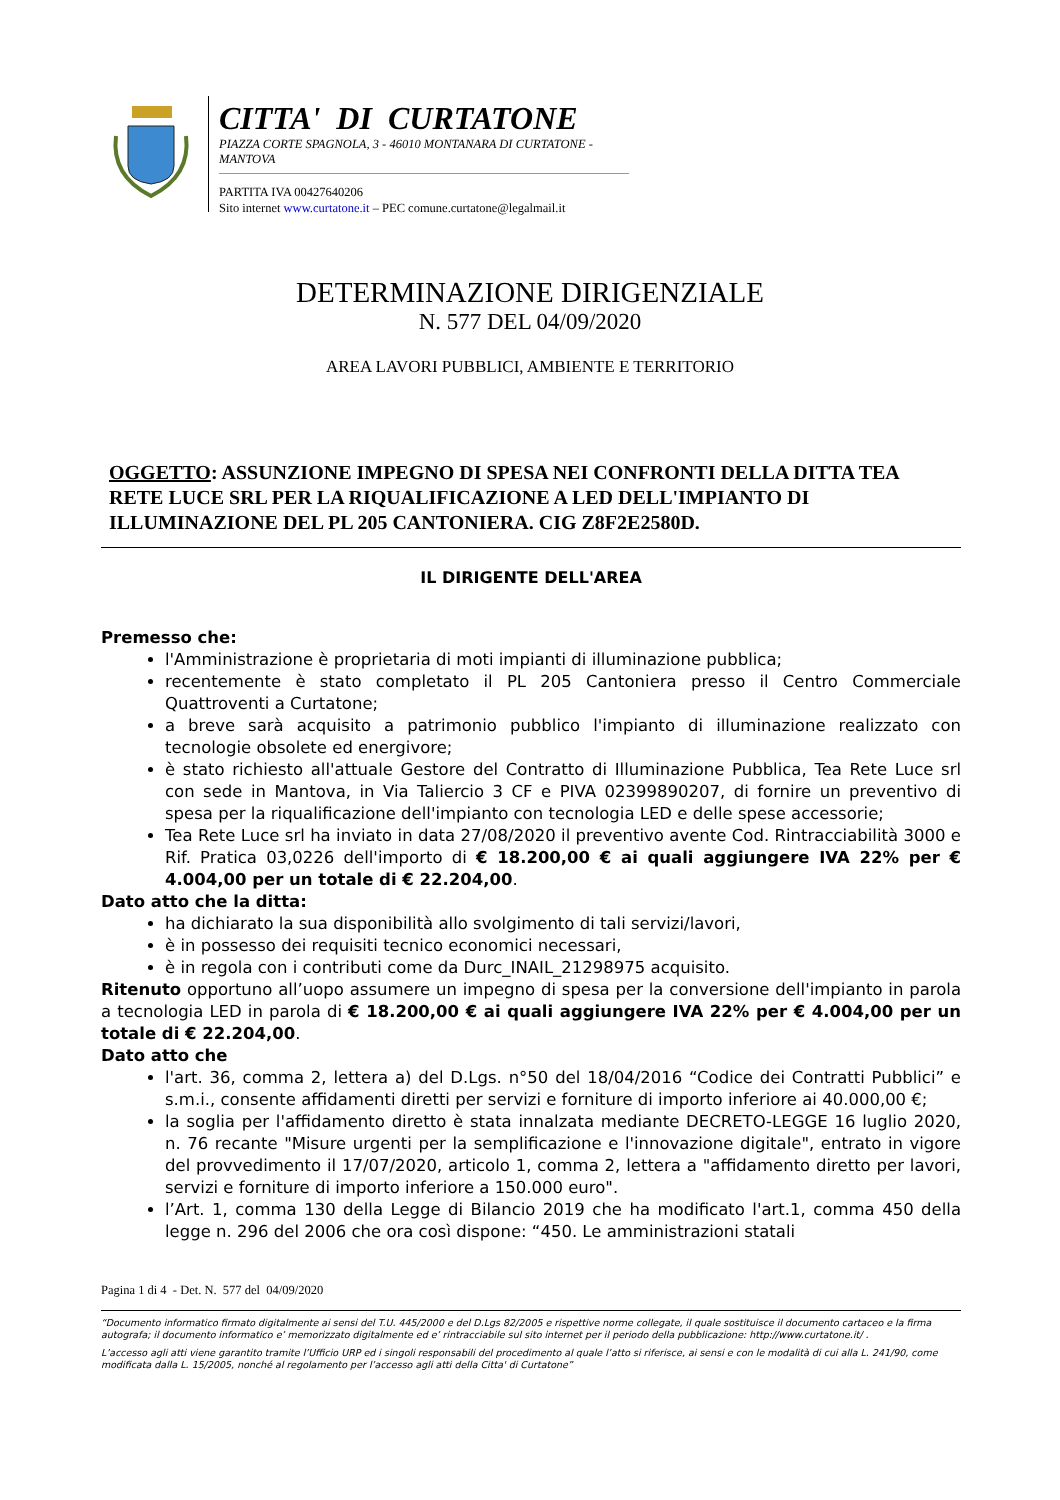CITTA' DI CURTATONE
PIAZZA CORTE SPAGNOLA, 3 - 46010 MONTANARA DI CURTATONE - MANTOVA
PARTITA IVA 00427640206
Sito internet www.curtatone.it – PEC comune.curtatone@legalmail.it
DETERMINAZIONE DIRIGENZIALE
N. 577 DEL 04/09/2020
AREA LAVORI PUBBLICI, AMBIENTE E TERRITORIO
OGGETTO: ASSUNZIONE IMPEGNO DI SPESA NEI CONFRONTI DELLA DITTA TEA RETE LUCE SRL PER LA RIQUALIFICAZIONE A LED DELL'IMPIANTO DI ILLUMINAZIONE DEL PL 205 CANTONIERA. CIG Z8F2E2580D.
IL DIRIGENTE DELL'AREA
Premesso che:
l'Amministrazione è proprietaria di moti impianti di illuminazione pubblica;
recentemente è stato completato il PL 205 Cantoniera presso il Centro Commerciale Quattroventi a Curtatone;
a breve sarà acquisito a patrimonio pubblico l'impianto di illuminazione realizzato con tecnologie obsolete ed energivore;
è stato richiesto all'attuale Gestore del Contratto di Illuminazione Pubblica, Tea Rete Luce srl con sede in Mantova, in Via Taliercio 3 CF e PIVA 02399890207, di fornire un preventivo di spesa per la riqualificazione dell'impianto con tecnologia LED e delle spese accessorie;
Tea Rete Luce srl ha inviato in data 27/08/2020 il preventivo avente Cod. Rintracciabilità 3000 e Rif. Pratica 03,0226 dell'importo di € 18.200,00 € ai quali aggiungere IVA 22% per € 4.004,00 per un totale di € 22.204,00.
Dato atto che la ditta:
ha dichiarato la sua disponibilità allo svolgimento di tali servizi/lavori,
è in possesso dei requisiti tecnico economici necessari,
è in regola con i contributi come da Durc_INAIL_21298975 acquisito.
Ritenuto opportuno all’uopo assumere un impegno di spesa per la conversione dell'impianto in parola a tecnologia LED in parola di € 18.200,00 € ai quali aggiungere IVA 22% per € 4.004,00 per un totale di € 22.204,00.
Dato atto che
l'art. 36, comma 2, lettera a) del D.Lgs. n°50 del 18/04/2016 “Codice dei Contratti Pubblici” e s.m.i., consente affidamenti diretti per servizi e forniture di importo inferiore ai 40.000,00 €;
la soglia per l'affidamento diretto è stata innalzata mediante DECRETO-LEGGE 16 luglio 2020, n. 76 recante "Misure urgenti per la semplificazione e l'innovazione digitale", entrato in vigore del provvedimento il 17/07/2020, articolo 1, comma 2, lettera a "affidamento diretto per lavori, servizi e forniture di importo inferiore a 150.000 euro".
l’Art. 1, comma 130 della Legge di Bilancio 2019 che ha modificato l'art.1, comma 450 della legge n. 296 del 2006 che ora così dispone: “450. Le amministrazioni statali
Pagina 1 di 4 - Det. N. 577 del 04/09/2020
“Documento informatico firmato digitalmente ai sensi del T.U. 445/2000 e del D.Lgs 82/2005 e rispettive norme collegate, il quale sostituisce il documento cartaceo e la firma autografa; il documento informatico e’ memorizzato digitalmente ed e’ rintracciabile sul sito internet per il periodo della pubblicazione: http://www.curtatone.it/ .
L’accesso agli atti viene garantito tramite l’Ufficio URP ed i singoli responsabili del procedimento al quale l’atto si riferisce, ai sensi e con le modalità di cui alla L. 241/90, come modificata dalla L. 15/2005, nonché al regolamento per l’accesso agli atti della Citta' di Curtatone”